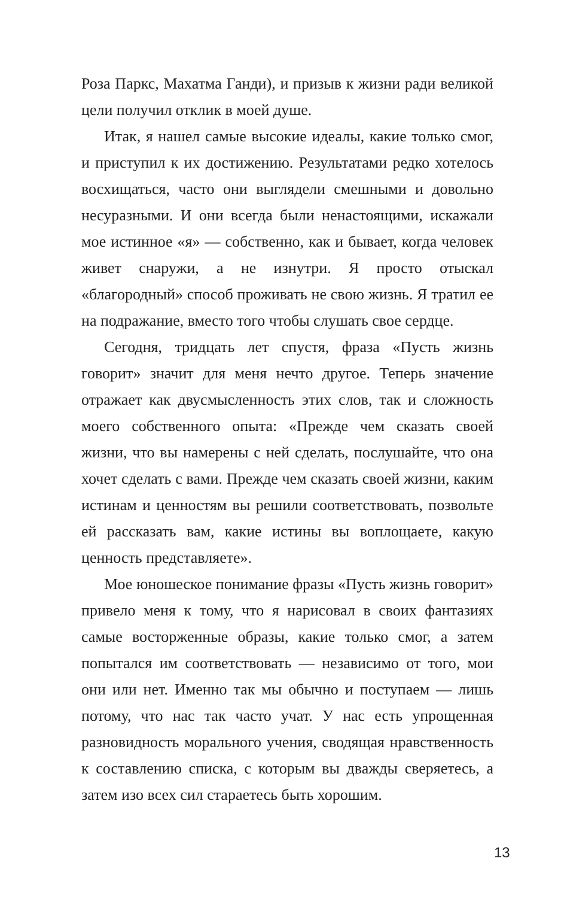Роза Паркс, Махатма Ганди), и призыв к жизни ради великой цели получил отклик в моей душе.
Итак, я нашел самые высокие идеалы, какие только смог, и приступил к их достижению. Результатами редко хотелось восхищаться, часто они выглядели смешными и довольно несуразными. И они всегда были ненастоящими, искажали мое истинное «я» — собственно, как и бывает, когда человек живет снаружи, а не изнутри. Я просто отыскал «благородный» способ проживать не свою жизнь. Я тратил ее на подражание, вместо того чтобы слушать свое сердце.
Сегодня, тридцать лет спустя, фраза «Пусть жизнь говорит» значит для меня нечто другое. Теперь значение отражает как двусмысленность этих слов, так и сложность моего собственного опыта: «Прежде чем сказать своей жизни, что вы намерены с ней сделать, послушайте, что она хочет сделать с вами. Прежде чем сказать своей жизни, каким истинам и ценностям вы решили соответствовать, позвольте ей рассказать вам, какие истины вы воплощаете, какую ценность представляете».
Мое юношеское понимание фразы «Пусть жизнь говорит» привело меня к тому, что я нарисовал в своих фантазиях самые восторженные образы, какие только смог, а затем попытался им соответствовать — независимо от того, мои они или нет. Именно так мы обычно и поступаем — лишь потому, что нас так часто учат. У нас есть упрощенная разновидность морального учения, сводящая нравственность к составлению списка, с которым вы дважды сверяетесь, а затем изо всех сил стараетесь быть хорошим.
13